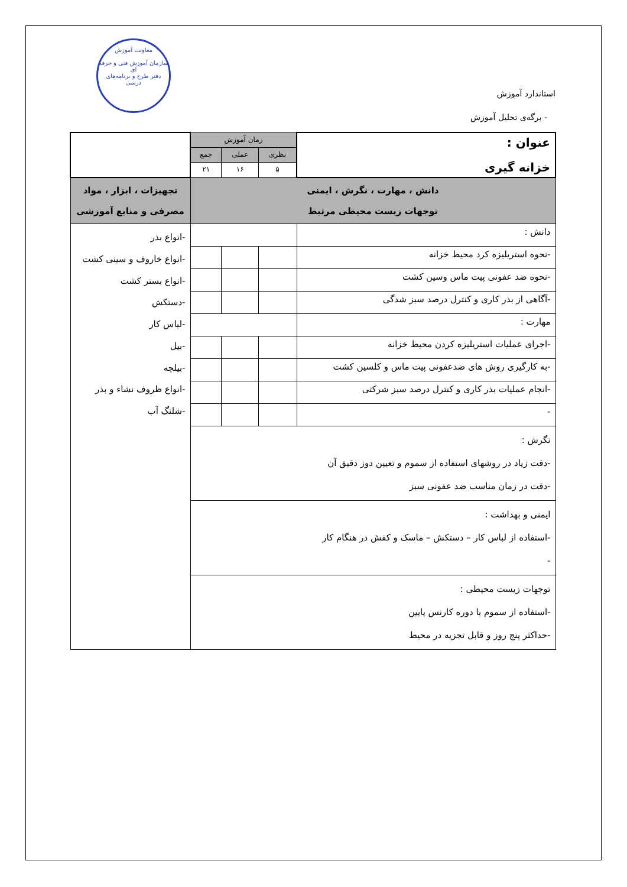معاونت آموزش
سازمان آموزش فنی و حرفه ای
دفتر طرح و برنامه‌های درسی
استاندارد آموزش
- برگه‌ی تحلیل آموزش
| عنوان : خزانه گیری | زمان آموزش | | | |
| | نظری | عملی | جمع | |
| | ۵ | ۱۶ | ۲۱ | |
| دانش ، مهارت ، نگرش ، ایمنی توجهات زیست محیطی مرتبط | | | | تجهیزات ، ابزار ، مواد مصرفی و منابع آموزشی |
| دانش : | | | | -انواع بذر -انواع خاروف و سینی کشت -انواع بستر کشت -دستکش -لباس کار -بیل -بیلچه -انواع ظروف نشاء و بذر -شلنگ آب |
| -نحوه استریلیزه کرد محیط خزانه | | | | |
| -نحوه ضد عفونی پیت ماس وسین کشت | | | | |
| -آگاهی از بذر کاری و کنترل درصد سبز شدگی | | | | |
| مهارت : | | | | |
| -اجرای عملیات استریلیزه کردن محیط خزانه | | | | |
| -به کارگیری روش های ضدعفونی پیت ماس و کلسین کشت | | | | |
| -انجام عملیات بذر کاری و کنترل درصد سبز شرکتی | | | | |
| - | | | | |
| نگرش : -دقت زیاد در روشهای استفاده از سموم و تعیین دوز دقیق آن -دقت در زمان مناسب ضد عفونی سبز | | | | |
| ایمنی و بهداشت : -استفاده از لباس کار – دستکش – ماسک و کفش در هنگام کار - | | | | |
| توجهات زیست محیطی : -استفاده از سموم با دوره کارنس پایین -حداکثر پنج روز و قابل تجزیه در محیط | | | | |